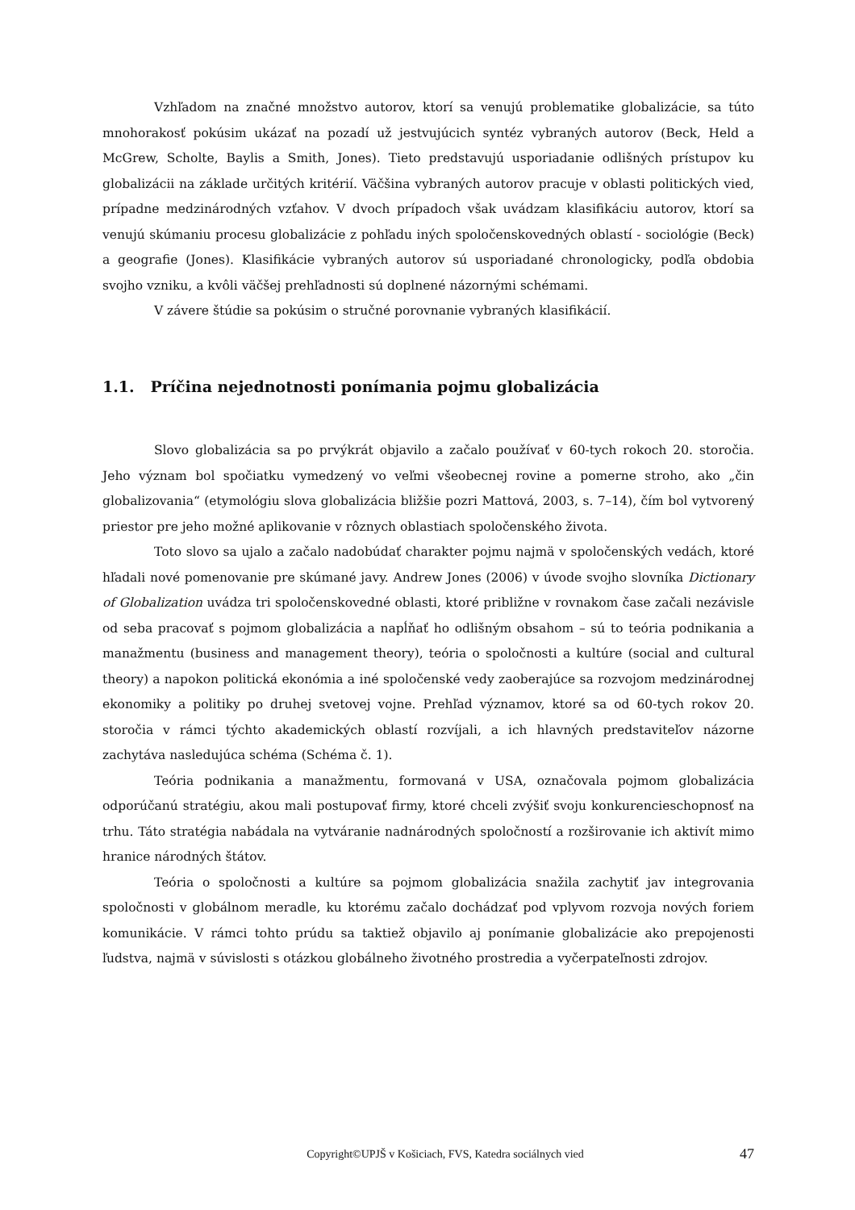Vzhľadom na značné množstvo autorov, ktorí sa venujú problematike globalizácie, sa túto mnohorakosť pokúsim ukázať na pozadí už jestvujúcich syntéz vybraných autorov (Beck, Held a McGrew, Scholte, Baylis a Smith, Jones). Tieto predstavujú usporiadanie odlišných prístupov ku globalizácii na základe určitých kritérií. Väčšina vybraných autorov pracuje v oblasti politických vied, prípadne medzinárodných vzťahov. V dvoch prípadoch však uvádzam klasifikáciu autorov, ktorí sa venujú skúmaniu procesu globalizácie z pohľadu iných spoločenskovedných oblastí - sociológie (Beck) a geografie (Jones). Klasifikácie vybraných autorov sú usporiadané chronologicky, podľa obdobia svojho vzniku, a kvôli väčšej prehľadnosti sú doplnené názornými schémami.
V závere štúdie sa pokúsim o stručné porovnanie vybraných klasifikácií.
1.1. Príčina nejednotnosti ponímania pojmu globalizácia
Slovo globalizácia sa po prvýkrát objavilo a začalo používať v 60-tych rokoch 20. storočia. Jeho význam bol spočiatku vymedzený vo veľmi všeobecnej rovine a pomerne stroho, ako „čin globalizovania“ (etymológiu slova globalizácia bližšie pozri Mattová, 2003, s. 7–14), čím bol vytvorený priestor pre jeho možné aplikovanie v rôznych oblastiach spoločenského života.
Toto slovo sa ujalo a začalo nadobúdať charakter pojmu najmä v spoločenských vedách, ktoré hľadali nové pomenovanie pre skúmané javy. Andrew Jones (2006) v úvode svojho slovníka Dictionary of Globalization uvádza tri spoločenskovedné oblasti, ktoré približne v rovnakom čase začali nezávisle od seba pracovať s pojmom globalizácia a napĺňať ho odlišným obsahom – sú to teória podnikania a manažmentu (business and management theory), teória o spoločnosti a kultúre (social and cultural theory) a napokon politická ekonómia a iné spoločenské vedy zaoberajúce sa rozvojom medzinárodnej ekonomiky a politiky po druhej svetovej vojne. Prehľad významov, ktoré sa od 60-tych rokov 20. storočia v rámci týchto akademických oblastí rozvíjali, a ich hlavných predstaviteľov názorne zachytáva nasledujúca schéma (Schéma č. 1).
Teória podnikania a manažmentu, formovaná v USA, označovala pojmom globalizácia odporúčanú stratégiu, akou mali postupovať firmy, ktoré chceli zvýšiť svoju konkurencieschopnosť na trhu. Táto stratégia nabádala na vytváranie nadnárodných spoločností a rozširovanie ich aktivít mimo hranice národných štátov.
Teória o spoločnosti a kultúre sa pojmom globalizácia snažila zachytiť jav integrovania spoločnosti v globálnom meradle, ku ktorému začalo dochádzať pod vplyvom rozvoja nových foriem komunikácie. V rámci tohto prúdu sa taktiež objavilo aj ponímanie globalizácie ako prepojenosti ľudstva, najmä v súvislosti s otázkou globálneho životného prostredia a vyčerpateľnosti zdrojov.
Copyright©UPJŠ v Košiciach, FVS, Katedra sociálnych vied 47